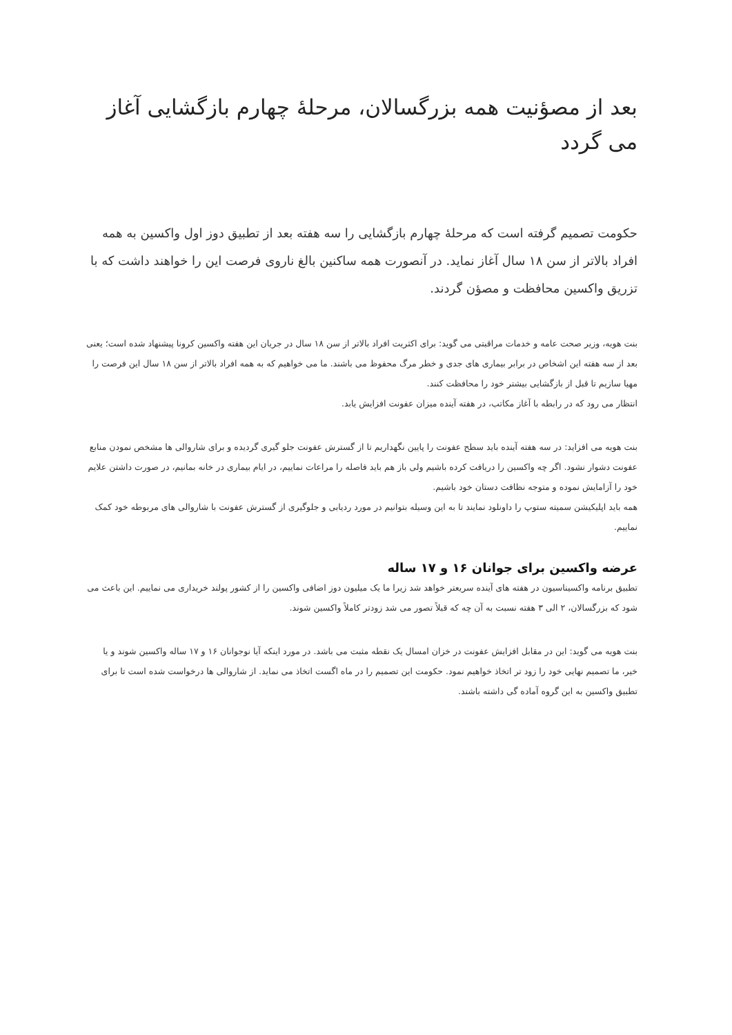بعد از مصؤنیت همه بزرگسالان، مرحلۀ چهارم بازگشایی آغاز می گردد
حکومت تصمیم گرفته است که مرحلۀ چهارم بازگشایی را سه هفته بعد از تطبیق دوز اول واکسین به همه افراد بالاتر از سن ۱۸ سال آغاز نماید. در آنصورت همه ساکنین بالغ ناروی فرصت این را خواهند داشت که با تزریق واکسین محافظت و مصؤن گردند.
بنت هویه، وزیر صحت عامه و خدمات مراقبتی می گوید: برای اکثریت افراد بالاتر از سن ۱۸ سال در جریان این هفته واکسین کرونا پیشنهاد شده است؛ یعنی بعد از سه هفته این اشخاص در برابر بیماری های جدی و خطر مرگ محفوظ می باشند. ما می خواهیم که به همه افراد بالاتر از سن ۱۸ سال این فرصت را مهیا سازیم تا قبل از بازگشایی بیشتر خود را محافظت کنند.
انتظار می رود که در رابطه با آغاز مکاتب، در هفته آینده میزان عفونت افزایش یابد.
بنت هویه می افزاید: در سه هفته آینده باید سطح عفونت را پایین نگهداریم تا از گسترش عفونت جلو گیری گردیده و برای شاروالی ها مشخص نمودن منابع عفونت دشوار نشود. اگر چه واکسین را دریافت کرده باشیم ولی باز هم باید فاصله را مراعات نماییم، در ایام بیماری در خانه بمانیم، در صورت داشتن علایم خود را آزامایش نموده و متوجه نظافت دستان خود باشیم.
همه باید اپلیکیشن سمیته ستوپ را داونلود نمایند تا به این وسیله بتوانیم در مورد ردیابی و جلوگیری از گسترش عفونت با شاروالی های مربوطه خود کمک نماییم.
عرضه واکسین برای جوانان ۱۶ و ۱۷ ساله
تطبیق برنامه واکسیناسیون در هفته های آینده سریعتر خواهد شد زیرا ما یک میلیون دوز اضافی واکسین را از کشور پولند خریداری می نماییم. این باعث می شود که بزرگسالان، ۲ الی ۳ هفته نسبت به آن چه که قبلاً تصور می شد زودتر کاملاً واکسین شوند.
بنت هویه می گوید: این در مقابل افزایش عفونت در خزان امسال یک نقطه مثبت می باشد. در مورد اینکه آیا نوجوانان ۱۶ و ۱۷ ساله واکسین شوند و یا خیر، ما تصمیم نهایی خود را زود تر اتخاذ خواهیم نمود. حکومت این تصمیم را در ماه اگست اتخاذ می نماید. از شاروالی ها درخواست شده است تا برای تطبیق واکسین به این گروه آماده گی داشته باشند.